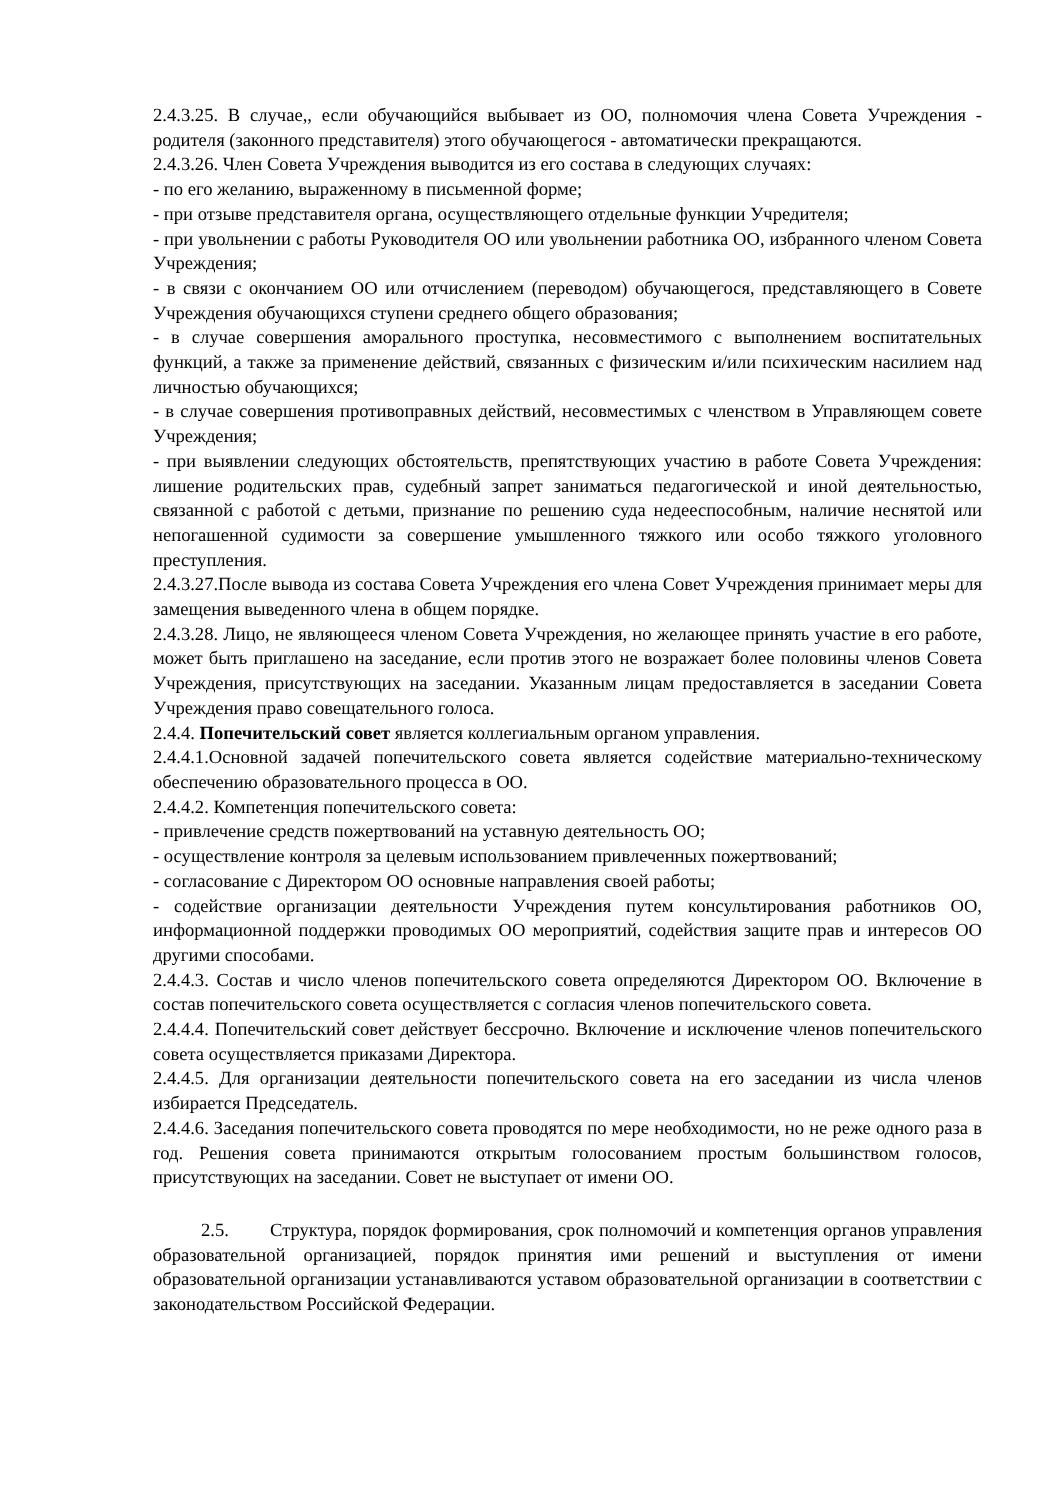2.4.3.25. В случае,, если обучающийся выбывает из ОО, полномочия члена Совета Учреждения - родителя (законного представителя) этого обучающегося - автоматически прекращаются.
2.4.3.26. Член Совета Учреждения выводится из его состава в следующих случаях:
- по его желанию, выраженному в письменной форме;
- при отзыве представителя органа, осуществляющего отдельные функции Учредителя;
- при увольнении с работы Руководителя ОО или увольнении работника ОО, избранного членом Совета Учреждения;
- в связи с окончанием ОО или отчислением (переводом) обучающегося, представляющего в Совете Учреждения обучающихся ступени среднего общего образования;
- в случае совершения аморального проступка, несовместимого с выполнением воспитательных функций, а также за применение действий, связанных с физическим и/или психическим насилием над личностью обучающихся;
- в случае совершения противоправных действий, несовместимых с членством в Управляющем совете Учреждения;
- при выявлении следующих обстоятельств, препятствующих участию в работе Совета Учреждения: лишение родительских прав, судебный запрет заниматься педагогической и иной деятельностью, связанной с работой с детьми, признание по решению суда недееспособным, наличие неснятой или непогашенной судимости за совершение умышленного тяжкого или особо тяжкого уголовного преступления.
2.4.3.27.После вывода из состава Совета Учреждения его члена Совет Учреждения принимает меры для замещения выведенного члена в общем порядке.
2.4.3.28. Лицо, не являющееся членом Совета Учреждения, но желающее принять участие в его работе, может быть приглашено на заседание, если против этого не возражает более половины членов Совета Учреждения, присутствующих на заседании. Указанным лицам предоставляется в заседании Совета Учреждения право совещательного голоса.
2.4.4. Попечительский совет является коллегиальным органом управления.
2.4.4.1.Основной задачей попечительского совета является содействие материально-техническому обеспечению образовательного процесса в ОО.
2.4.4.2. Компетенция попечительского совета:
- привлечение средств пожертвований на уставную деятельность ОО;
- осуществление контроля за целевым использованием привлеченных пожертвований;
- согласование с Директором ОО основные направления своей работы;
- содействие организации деятельности Учреждения путем консультирования работников ОО, информационной поддержки проводимых ОО мероприятий, содействия защите прав и интересов ОО другими способами.
2.4.4.3. Состав и число членов попечительского совета определяются Директором ОО. Включение в состав попечительского совета осуществляется с согласия членов попечительского совета.
2.4.4.4. Попечительский совет действует бессрочно. Включение и исключение членов попечительского совета осуществляется приказами Директора.
2.4.4.5. Для организации деятельности попечительского совета на его заседании из числа членов избирается Председатель.
2.4.4.6. Заседания попечительского совета проводятся по мере необходимости, но не реже одного раза в год. Решения совета принимаются открытым голосованием простым большинством голосов, присутствующих на заседании. Совет не выступает от имени ОО.
2.5. Структура, порядок формирования, срок полномочий и компетенция органов управления образовательной организацией, порядок принятия ими решений и выступления от имени образовательной организации устанавливаются уставом образовательной организации в соответствии с законодательством Российской Федерации.